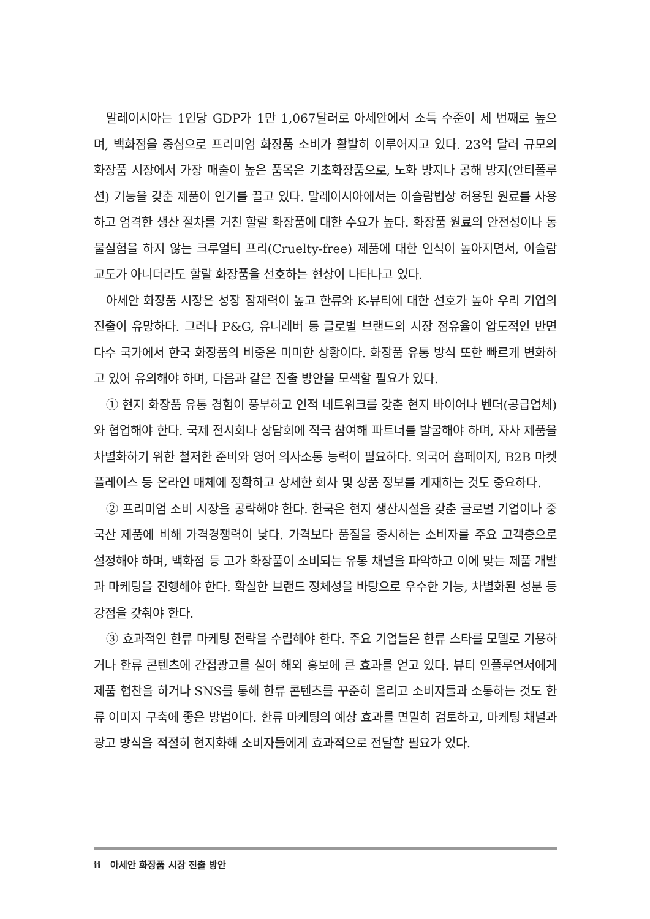말레이시아는 1인당 GDP가 1만 1,067달러로 아세안에서 소득 수준이 세 번째로 높으며, 백화점을 중심으로 프리미엄 화장품 소비가 활발히 이루어지고 있다. 23억 달러 규모의 화장품 시장에서 가장 매출이 높은 품목은 기초화장품으로, 노화 방지나 공해 방지(안티폴루션) 기능을 갖춘 제품이 인기를 끌고 있다. 말레이시아에서는 이슬람법상 허용된 원료를 사용하고 엄격한 생산 절차를 거친 할랄 화장품에 대한 수요가 높다. 화장품 원료의 안전성이나 동물실험을 하지 않는 크루얼티 프리(Cruelty-free) 제품에 대한 인식이 높아지면서, 이슬람교도가 아니더라도 할랄 화장품을 선호하는 현상이 나타나고 있다.
아세안 화장품 시장은 성장 잠재력이 높고 한류와 K-뷰티에 대한 선호가 높아 우리 기업의 진출이 유망하다. 그러나 P&G, 유니레버 등 글로벌 브랜드의 시장 점유율이 압도적인 반면 다수 국가에서 한국 화장품의 비중은 미미한 상황이다. 화장품 유통 방식 또한 빠르게 변화하고 있어 유의해야 하며, 다음과 같은 진출 방안을 모색할 필요가 있다.
① 현지 화장품 유통 경험이 풍부하고 인적 네트워크를 갖춘 현지 바이어나 벤더(공급업체)와 협업해야 한다. 국제 전시회나 상담회에 적극 참여해 파트너를 발굴해야 하며, 자사 제품을 차별화하기 위한 철저한 준비와 영어 의사소통 능력이 필요하다. 외국어 홈페이지, B2B 마켓플레이스 등 온라인 매체에 정확하고 상세한 회사 및 상품 정보를 게재하는 것도 중요하다.
② 프리미엄 소비 시장을 공략해야 한다. 한국은 현지 생산시설을 갖춘 글로벌 기업이나 중국산 제품에 비해 가격경쟁력이 낮다. 가격보다 품질을 중시하는 소비자를 주요 고객층으로 설정해야 하며, 백화점 등 고가 화장품이 소비되는 유통 채널을 파악하고 이에 맞는 제품 개발과 마케팅을 진행해야 한다. 확실한 브랜드 정체성을 바탕으로 우수한 기능, 차별화된 성분 등 강점을 갖춰야 한다.
③ 효과적인 한류 마케팅 전략을 수립해야 한다. 주요 기업들은 한류 스타를 모델로 기용하거나 한류 콘텐츠에 간접광고를 실어 해외 홍보에 큰 효과를 얻고 있다. 뷰티 인플루언서에게 제품 협찬을 하거나 SNS를 통해 한류 콘텐츠를 꾸준히 올리고 소비자들과 소통하는 것도 한류 이미지 구축에 좋은 방법이다. 한류 마케팅의 예상 효과를 면밀히 검토하고, 마케팅 채널과 광고 방식을 적절히 현지화해 소비자들에게 효과적으로 전달할 필요가 있다.
ii 아세안 화장품 시장 진출 방안